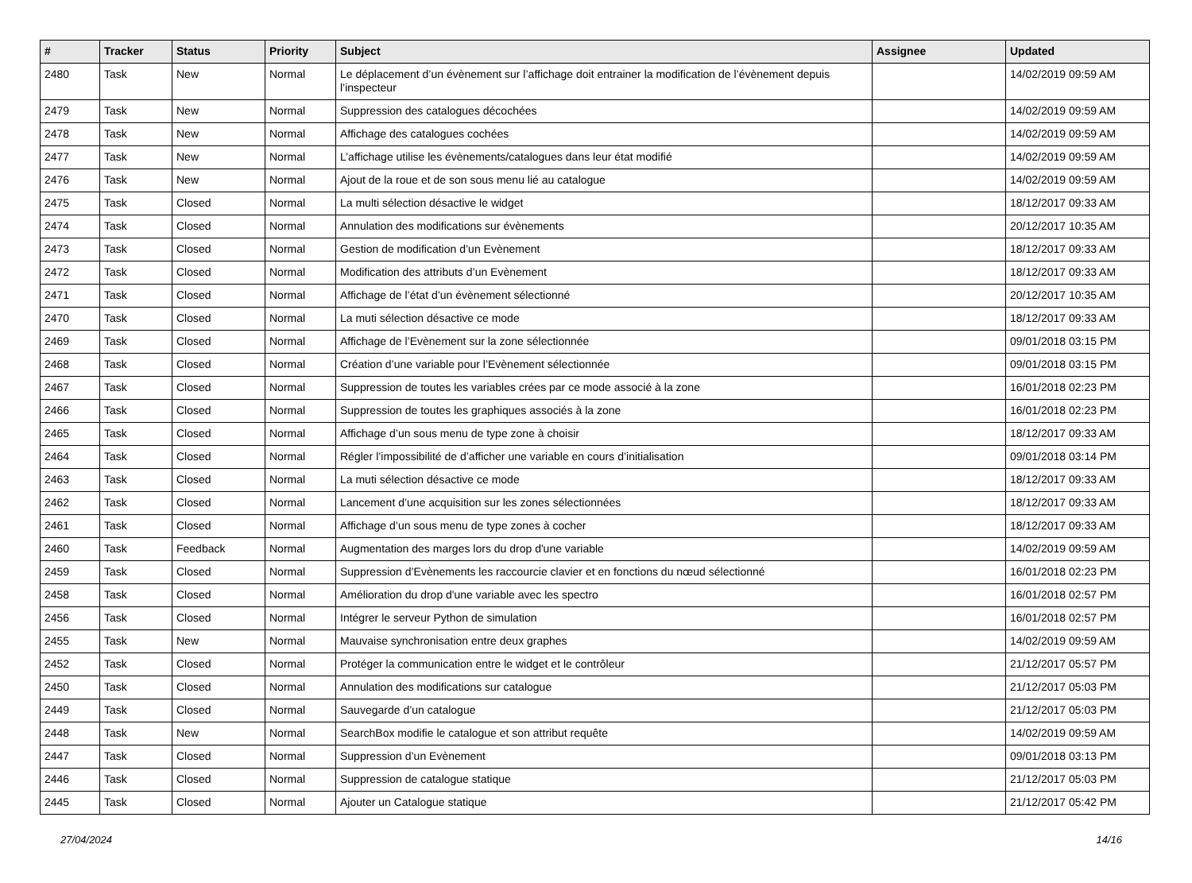| # | Tracker | Status | Priority | Subject | Assignee | Updated |
| --- | --- | --- | --- | --- | --- | --- |
| 2480 | Task | New | Normal | Le déplacement d’un évènement sur l’affichage doit entrainer la modification de l’évènement depuis l’inspecteur | | 14/02/2019 09:59 AM |
| 2479 | Task | New | Normal | Suppression des catalogues décochées | | 14/02/2019 09:59 AM |
| 2478 | Task | New | Normal | Affichage des catalogues cochées | | 14/02/2019 09:59 AM |
| 2477 | Task | New | Normal | L’affichage utilise les évènements/catalogues dans leur état modifié | | 14/02/2019 09:59 AM |
| 2476 | Task | New | Normal | Ajout de la roue et de son sous menu lié au catalogue | | 14/02/2019 09:59 AM |
| 2475 | Task | Closed | Normal | La multi sélection désactive le widget | | 18/12/2017 09:33 AM |
| 2474 | Task | Closed | Normal | Annulation des modifications sur évènements | | 20/12/2017 10:35 AM |
| 2473 | Task | Closed | Normal | Gestion de modification d’un Evènement | | 18/12/2017 09:33 AM |
| 2472 | Task | Closed | Normal | Modification des attributs d’un Evènement | | 18/12/2017 09:33 AM |
| 2471 | Task | Closed | Normal | Affichage de l’état d’un évènement sélectionné | | 20/12/2017 10:35 AM |
| 2470 | Task | Closed | Normal | La muti sélection désactive ce mode | | 18/12/2017 09:33 AM |
| 2469 | Task | Closed | Normal | Affichage de l’Evènement sur la zone sélectionnée | | 09/01/2018 03:15 PM |
| 2468 | Task | Closed | Normal | Création d’une variable pour l’Evènement sélectionnée | | 09/01/2018 03:15 PM |
| 2467 | Task | Closed | Normal | Suppression de toutes les variables crées par ce mode associé à la zone | | 16/01/2018 02:23 PM |
| 2466 | Task | Closed | Normal | Suppression de toutes les graphiques associés à la zone | | 16/01/2018 02:23 PM |
| 2465 | Task | Closed | Normal | Affichage d’un sous menu de type zone à choisir | | 18/12/2017 09:33 AM |
| 2464 | Task | Closed | Normal | Régler l’impossibilité de d’afficher une variable en cours d’initialisation | | 09/01/2018 03:14 PM |
| 2463 | Task | Closed | Normal | La muti sélection désactive ce mode | | 18/12/2017 09:33 AM |
| 2462 | Task | Closed | Normal | Lancement d’une acquisition sur les zones sélectionnées | | 18/12/2017 09:33 AM |
| 2461 | Task | Closed | Normal | Affichage d’un sous menu de type zones à cocher | | 18/12/2017 09:33 AM |
| 2460 | Task | Feedback | Normal | Augmentation des marges lors du drop d'une variable | | 14/02/2019 09:59 AM |
| 2459 | Task | Closed | Normal | Suppression d’Evènements les raccourcie clavier et en fonctions du nœud sélectionné | | 16/01/2018 02:23 PM |
| 2458 | Task | Closed | Normal | Amélioration du drop d'une variable avec les spectro | | 16/01/2018 02:57 PM |
| 2456 | Task | Closed | Normal | Intégrer le serveur Python de simulation | | 16/01/2018 02:57 PM |
| 2455 | Task | New | Normal | Mauvaise synchronisation entre deux graphes | | 14/02/2019 09:59 AM |
| 2452 | Task | Closed | Normal | Protéger la communication entre le widget et le contrôleur | | 21/12/2017 05:57 PM |
| 2450 | Task | Closed | Normal | Annulation des modifications sur catalogue | | 21/12/2017 05:03 PM |
| 2449 | Task | Closed | Normal | Sauvegarde d’un catalogue | | 21/12/2017 05:03 PM |
| 2448 | Task | New | Normal | SearchBox modifie le catalogue et son attribut requête | | 14/02/2019 09:59 AM |
| 2447 | Task | Closed | Normal | Suppression d’un Evènement | | 09/01/2018 03:13 PM |
| 2446 | Task | Closed | Normal | Suppression de catalogue statique | | 21/12/2017 05:03 PM |
| 2445 | Task | Closed | Normal | Ajouter un Catalogue statique | | 21/12/2017 05:42 PM |
27/04/2024 14/16